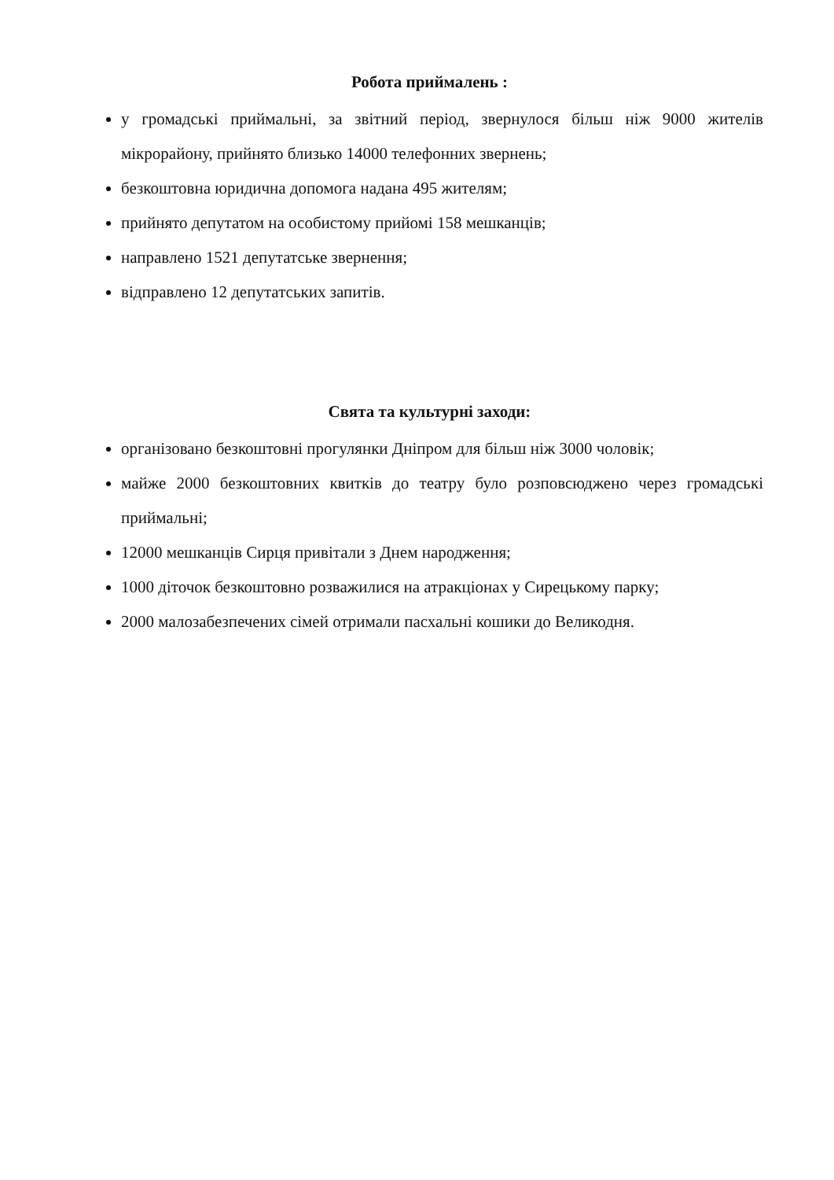Робота приймалень :
у громадські приймальні, за звітний період, звернулося більш ніж 9000 жителів мікрорайону, прийнято близько 14000 телефонних звернень;
безкоштовна юридична допомога надана 495 жителям;
прийнято депутатом на особистому прийомі 158 мешканців;
направлено 1521 депутатське звернення;
відправлено 12 депутатських запитів.
Свята та культурні заходи:
організовано безкоштовні прогулянки Дніпром для більш ніж 3000 чоловік;
майже 2000 безкоштовних квитків до театру було розповсюджено через громадські приймальні;
12000 мешканців Сирця привітали з Днем народження;
1000 діточок безкоштовно розважилися на атракціонах у Сирецькому парку;
2000 малозабезпечених сімей отримали пасхальні кошики до Великодня.